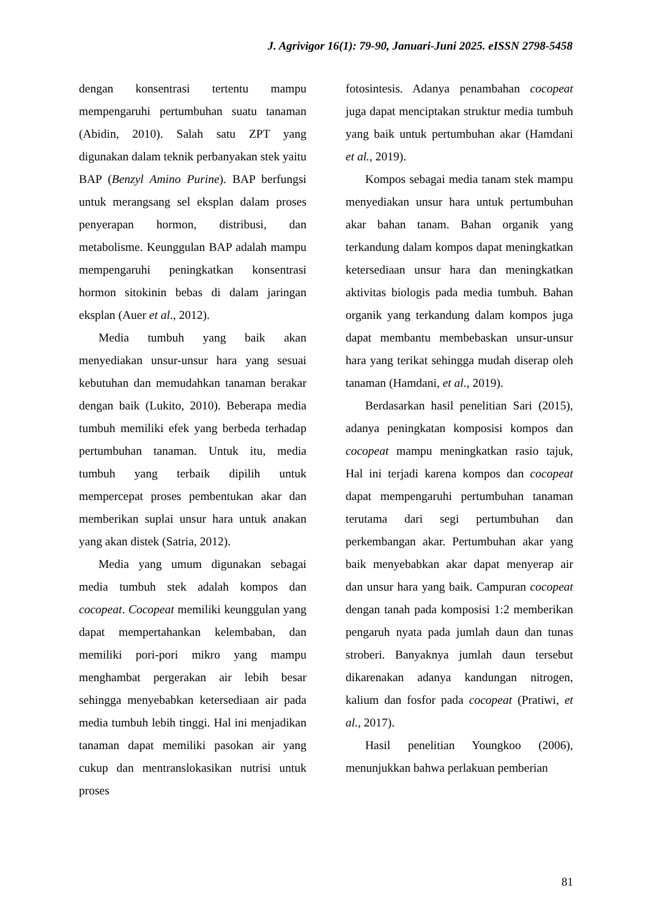J. Agrivigor 16(1): 79-90, Januari-Juni 2025. eISSN 2798-5458
dengan konsentrasi tertentu mampu mempengaruhi pertumbuhan suatu tanaman (Abidin, 2010). Salah satu ZPT yang digunakan dalam teknik perbanyakan stek yaitu BAP (Benzyl Amino Purine). BAP berfungsi untuk merangsang sel eksplan dalam proses penyerapan hormon, distribusi, dan metabolisme. Keunggulan BAP adalah mampu mempengaruhi peningkatkan konsentrasi hormon sitokinin bebas di dalam jaringan eksplan (Auer et al., 2012).
Media tumbuh yang baik akan menyediakan unsur-unsur hara yang sesuai kebutuhan dan memudahkan tanaman berakar dengan baik (Lukito, 2010). Beberapa media tumbuh memiliki efek yang berbeda terhadap pertumbuhan tanaman. Untuk itu, media tumbuh yang terbaik dipilih untuk mempercepat proses pembentukan akar dan memberikan suplai unsur hara untuk anakan yang akan distek (Satria, 2012).
Media yang umum digunakan sebagai media tumbuh stek adalah kompos dan cocopeat. Cocopeat memiliki keunggulan yang dapat mempertahankan kelembaban, dan memiliki pori-pori mikro yang mampu menghambat pergerakan air lebih besar sehingga menyebabkan ketersediaan air pada media tumbuh lebih tinggi. Hal ini menjadikan tanaman dapat memiliki pasokan air yang cukup dan mentranslokasikan nutrisi untuk proses
fotosintesis. Adanya penambahan cocopeat juga dapat menciptakan struktur media tumbuh yang baik untuk pertumbuhan akar (Hamdani et al., 2019).
Kompos sebagai media tanam stek mampu menyediakan unsur hara untuk pertumbuhan akar bahan tanam. Bahan organik yang terkandung dalam kompos dapat meningkatkan ketersediaan unsur hara dan meningkatkan aktivitas biologis pada media tumbuh. Bahan organik yang terkandung dalam kompos juga dapat membantu membebaskan unsur-unsur hara yang terikat sehingga mudah diserap oleh tanaman (Hamdani, et al., 2019).
Berdasarkan hasil penelitian Sari (2015), adanya peningkatan komposisi kompos dan cocopeat mampu meningkatkan rasio tajuk, Hal ini terjadi karena kompos dan cocopeat dapat mempengaruhi pertumbuhan tanaman terutama dari segi pertumbuhan dan perkembangan akar. Pertumbuhan akar yang baik menyebabkan akar dapat menyerap air dan unsur hara yang baik. Campuran cocopeat dengan tanah pada komposisi 1:2 memberikan pengaruh nyata pada jumlah daun dan tunas stroberi. Banyaknya jumlah daun tersebut dikarenakan adanya kandungan nitrogen, kalium dan fosfor pada cocopeat (Pratiwi, et al., 2017).
Hasil penelitian Youngkoo (2006), menunjukkan bahwa perlakuan pemberian
81